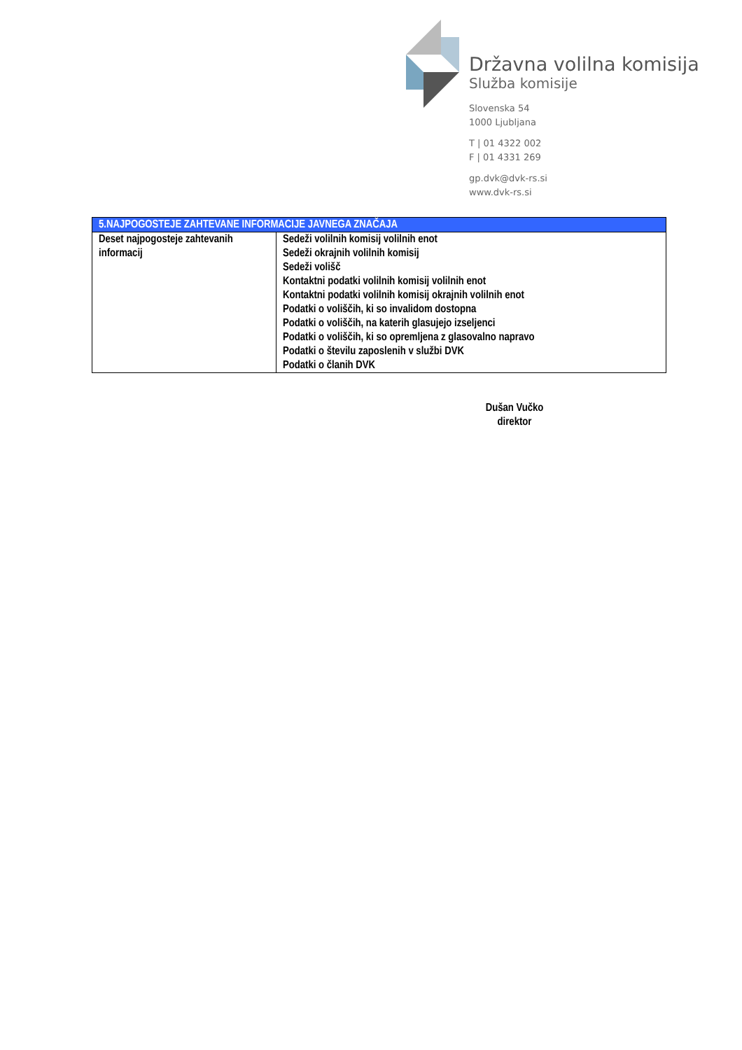Državna volilna komisija
Služba komisije
Slovenska 54
1000 Ljubljana
T | 01 4322 002
F | 01 4331 269
gp.dvk@dvk-rs.si
www.dvk-rs.si
| 5.NAJPOGOSTEJE ZAHTEVANE INFORMACIJE JAVNEGA ZNAČAJA | |
| --- | --- |
| Deset najpogosteje zahtevanih informacij | Sedeži volilnih komisij volilnih enot Sedeži okrajnih volilnih komisij Sedeži volišč Kontaktni podatki volilnih komisij volilnih enot Kontaktni podatki volilnih komisij okrajnih volilnih enot Podatki o voliščih, ki so invalidom dostopna Podatki o voliščih, na katerih glasujejo izseljenci Podatki o voliščih, ki so opremljena z glasovalno napravo Podatki o številu zaposlenih v službi DVK Podatki o članih DVK |
Dušan Vučko
direktor